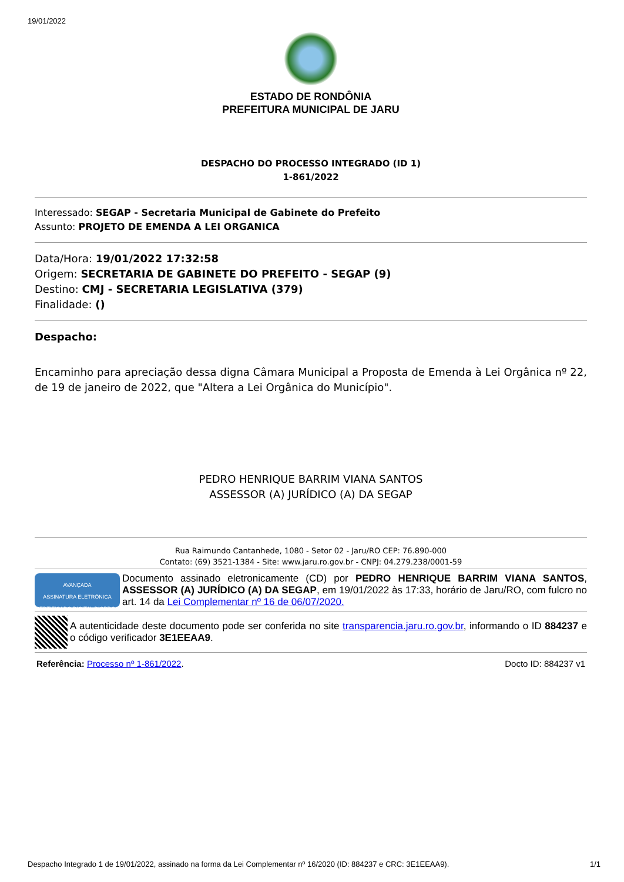19/01/2022
ESTADO DE RONDÔNIA
PREFEITURA MUNICIPAL DE JARU
DESPACHO DO PROCESSO INTEGRADO (ID 1)
1-861/2022
Interessado: SEGAP - Secretaria Municipal de Gabinete do Prefeito
Assunto: PROJETO DE EMENDA A LEI ORGANICA
Data/Hora: 19/01/2022 17:32:58
Origem: SECRETARIA DE GABINETE DO PREFEITO - SEGAP (9)
Destino: CMJ - SECRETARIA LEGISLATIVA (379)
Finalidade: ()
Despacho:
Encaminho para apreciação dessa digna Câmara Municipal a Proposta de Emenda à Lei Orgânica nº 22, de 19 de janeiro de 2022, que "Altera a Lei Orgânica do Município".
PEDRO HENRIQUE BARRIM VIANA SANTOS
ASSESSOR (A) JURÍDICO (A) DA SEGAP
Rua Raimundo Cantanhede, 1080 - Setor 02 - Jaru/RO CEP: 76.890-000
Contato: (69) 3521-1384 - Site: www.jaru.ro.gov.br - CNPJ: 04.279.238/0001-59
AVANÇADA
ASSINATURA ELETRÔNICA
CERTIFICADO DIGITAL DIGPROC
Documento assinado eletronicamente (CD) por PEDRO HENRIQUE BARRIM VIANA SANTOS, ASSESSOR (A) JURÍDICO (A) DA SEGAP, em 19/01/2022 às 17:33, horário de Jaru/RO, com fulcro no art. 14 da Lei Complementar nº 16 de 06/07/2020.
A autenticidade deste documento pode ser conferida no site transparencia.jaru.ro.gov.br, informando o ID 884237 e o código verificador 3E1EEAA9.
Referência: Processo nº 1-861/2022. Docto ID: 884237 v1
Despacho Integrado 1 de 19/01/2022, assinado na forma da Lei Complementar nº 16/2020 (ID: 884237 e CRC: 3E1EEAA9). 1/1